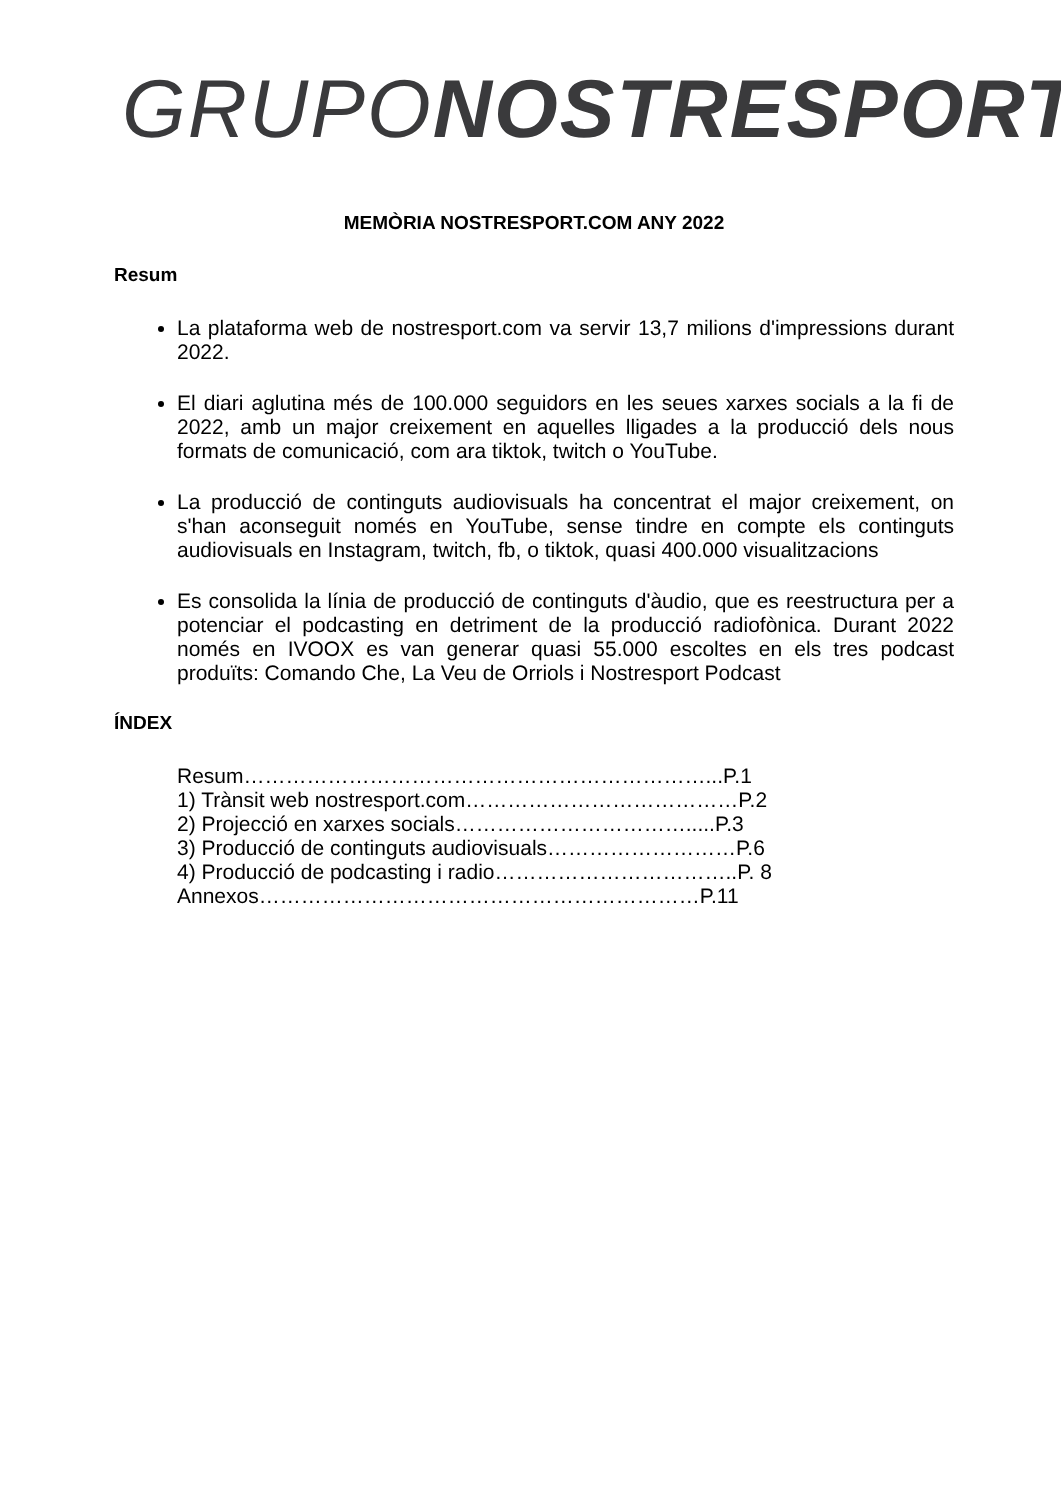GRUPO NOSTRESPORT
MEMÒRIA NOSTRESPORT.COM ANY 2022
Resum
La plataforma web de nostresport.com va servir 13,7 milions d'impressions durant 2022.
El diari aglutina més de 100.000 seguidors en les seues xarxes socials a la fi de 2022, amb un major creixement en aquelles lligades a la producció dels nous formats de comunicació, com ara tiktok, twitch o YouTube.
La producció de continguts audiovisuals ha concentrat el major creixement, on s'han aconseguit només en YouTube, sense tindre en compte els continguts audiovisuals en Instagram, twitch, fb, o tiktok, quasi 400.000 visualitzacions
Es consolida la línia de producció de continguts d'àudio, que es reestructura per a potenciar el podcasting en detriment de la producció radiofònica. Durant 2022 només en IVOOX es van generar quasi 55.000 escoltes en els tres podcast produïts: Comando Che, La Veu de Orriols i Nostresport Podcast
ÍNDEX
Resum…………………………………………………………...P.1
1) Trànsit web nostresport.com…………………………………P.2
2) Projecció en xarxes socials…………………………….....P.3
3) Producció de continguts audiovisuals………………………P.6
4) Producció de podcasting i radio……………………………..P. 8
Annexos………………………………………………………P.11